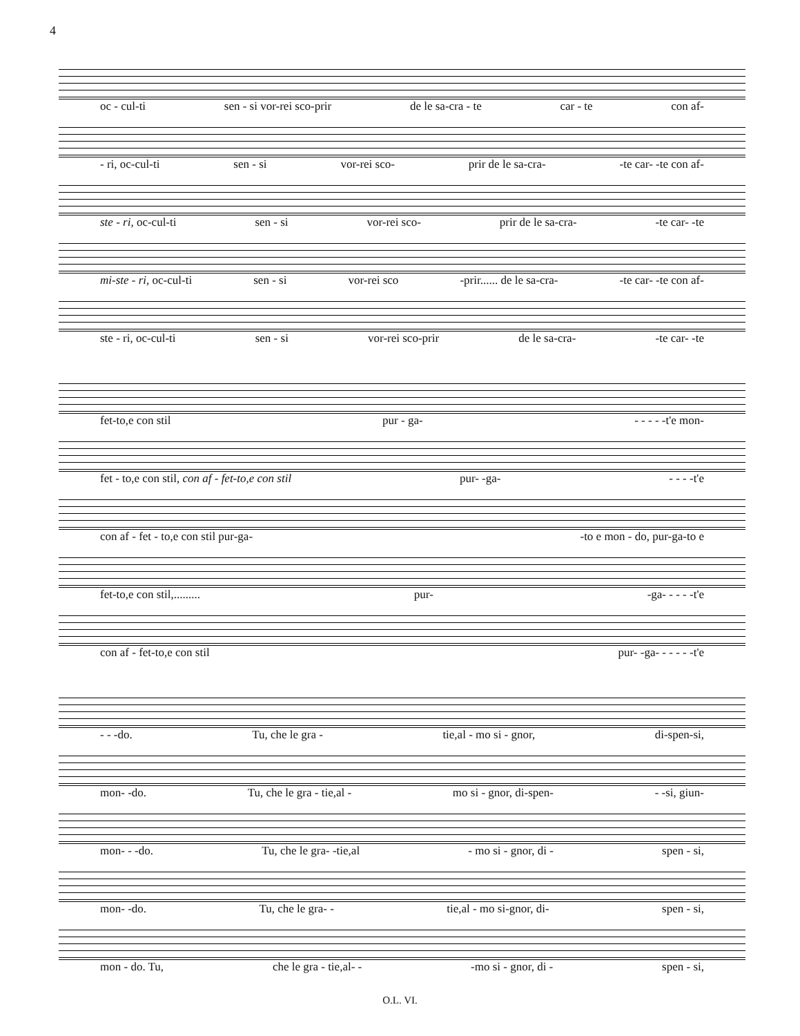4
oc - cul-ti sen - si vor-rei sco-prir de le sa-cra - te car - te con af-
- ri, oc-cul-ti sen - si vor-rei sco- prir de le sa-cra- -te car- -te con af-
ste - ri, oc-cul-ti sen - si vor-rei sco- prir de le sa-cra- -te car- -te
mi-ste - ri, oc-cul-ti sen - si vor-rei sco -prir...... de le sa-cra- -te car- -te con af-
ste - ri, oc-cul-ti sen - si vor-rei sco-prir de le sa-cra- -te car- -te
fet-to,e con stil pur - ga- - - - - -t'e mon-
fet - to,e con stil, con af - fet-to,e con stil pur- -ga- - - - -t'e
con af - fet - to,e con stil pur-ga- -to e mon - do, pur-ga-to e
fet-to,e con stil,......... pur- -ga- - - - -t'e
con af - fet-to,e con stil pur- -ga- - - - - -t'e
- - -do. Tu, che le gra - tie,al - mo si - gnor, di-spen-si,
mon- -do. Tu, che le gra - tie,al - mo si - gnor, di-spen- - -si, giun-
mon- - -do. Tu, che le gra- -tie,al - mo si - gnor, di - spen - si,
mon- -do. Tu, che le gra- - tie,al - mo si-gnor, di- spen - si,
mon - do. Tu, che le gra - tie,al- - -mo si - gnor, di - spen - si,
O.L. VI.